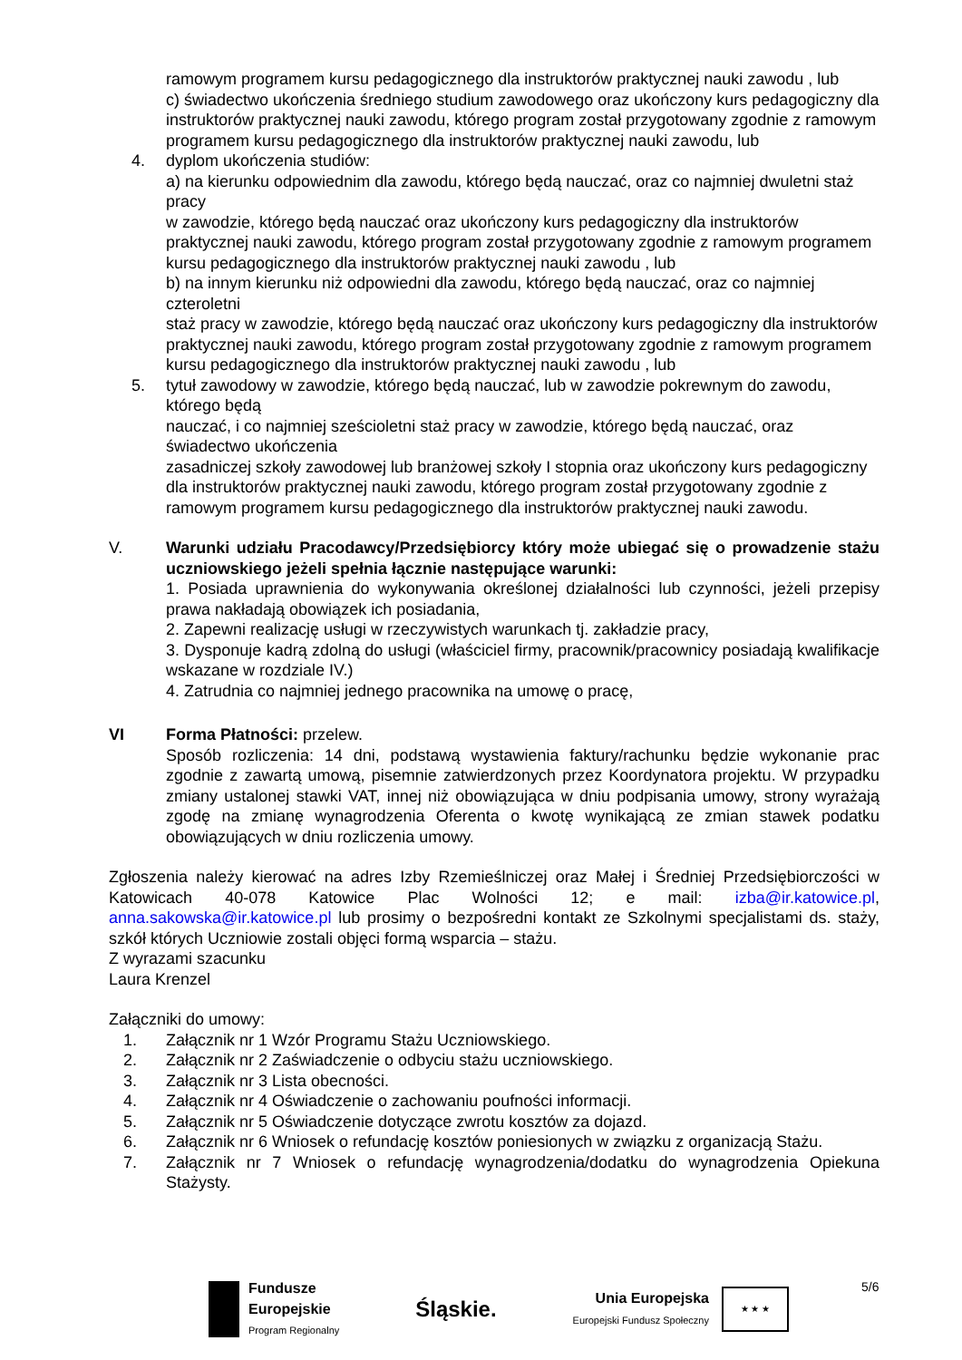ramowym programem kursu pedagogicznego dla instruktorów praktycznej nauki zawodu , lub
c) świadectwo ukończenia średniego studium zawodowego oraz ukończony kurs pedagogiczny dla instruktorów praktycznej nauki zawodu, którego program został przygotowany zgodnie z ramowym programem kursu pedagogicznego dla instruktorów praktycznej nauki zawodu, lub
4. dyplom ukończenia studiów:
a) na kierunku odpowiednim dla zawodu, którego będą nauczać, oraz co najmniej dwuletni staż pracy
w zawodzie, którego będą nauczać oraz ukończony kurs pedagogiczny dla instruktorów praktycznej nauki zawodu, którego program został przygotowany zgodnie z ramowym programem kursu pedagogicznego dla instruktorów praktycznej nauki zawodu , lub
b) na innym kierunku niż odpowiedni dla zawodu, którego będą nauczać, oraz co najmniej czteroletni
staż pracy w zawodzie, którego będą nauczać oraz ukończony kurs pedagogiczny dla instruktorów praktycznej nauki zawodu, którego program został przygotowany zgodnie z ramowym programem kursu pedagogicznego dla instruktorów praktycznej nauki zawodu , lub
5. tytuł zawodowy w zawodzie, którego będą nauczać, lub w zawodzie pokrewnym do zawodu, którego będą
nauczać, i co najmniej sześcioletni staż pracy w zawodzie, którego będą nauczać, oraz świadectwo ukończenia
zasadniczej szkoły zawodowej lub branżowej szkoły I stopnia oraz ukończony kurs pedagogiczny dla instruktorów praktycznej nauki zawodu, którego program został przygotowany zgodnie z ramowym programem kursu pedagogicznego dla instruktorów praktycznej nauki zawodu.
V. Warunki udziału Pracodawcy/Przedsiębiorcy który może ubiegać się o prowadzenie stażu uczniowskiego jeżeli spełnia łącznie następujące warunki:
1. Posiada uprawnienia do wykonywania określonej działalności lub czynności, jeżeli przepisy prawa nakładają obowiązek ich posiadania,
2. Zapewni realizację usługi w rzeczywistych warunkach tj. zakładzie pracy,
3. Dysponuje kadrą zdolną do usługi (właściciel firmy, pracownik/pracownicy posiadają kwalifikacje wskazane w rozdziale IV.)
4. Zatrudnia co najmniej jednego pracownika na umowę o pracę,
VI Forma Płatności: przelew.
Sposób rozliczenia: 14 dni, podstawą wystawienia faktury/rachunku będzie wykonanie prac zgodnie z zawartą umową, pisemnie zatwierdzonych przez Koordynatora projektu. W przypadku zmiany ustalonej stawki VAT, innej niż obowiązująca w dniu podpisania umowy, strony wyrażają zgodę na zmianę wynagrodzenia Oferenta o kwotę wynikającą ze zmian stawek podatku obowiązujących w dniu rozliczenia umowy.
Zgłoszenia należy kierować na adres Izby Rzemieślniczej oraz Małej i Średniej Przedsiębiorczości w Katowicach 40-078 Katowice Plac Wolności 12; e mail: izba@ir.katowice.pl, anna.sakowska@ir.katowice.pl lub prosimy o bezpośredni kontakt ze Szkolnymi specjalistami ds. staży, szkół których Uczniowie zostali objęci formą wsparcia – stażu.
Z wyrazami szacunku
Laura Krenzel
Załączniki do umowy:
1. Załącznik nr 1 Wzór Programu Stażu Uczniowskiego.
2. Załącznik nr 2 Zaświadczenie o odbyciu stażu uczniowskiego.
3. Załącznik nr 3 Lista obecności.
4. Załącznik nr 4 Oświadczenie o zachowaniu poufności informacji.
5. Załącznik nr 5 Oświadczenie dotyczące zwrotu kosztów za dojazd.
6. Załącznik nr 6 Wniosek o refundację kosztów poniesionych w związku z organizacją Stażu.
7. Załącznik nr 7 Wniosek o refundację wynagrodzenia/dodatku do wynagrodzenia Opiekuna Stażysty.
5/6
Fundusze
Europejskie
Program Regionalny
Śląskie.
Unia Europejska
Europejski Fundusz Społeczny
★ ★ ★